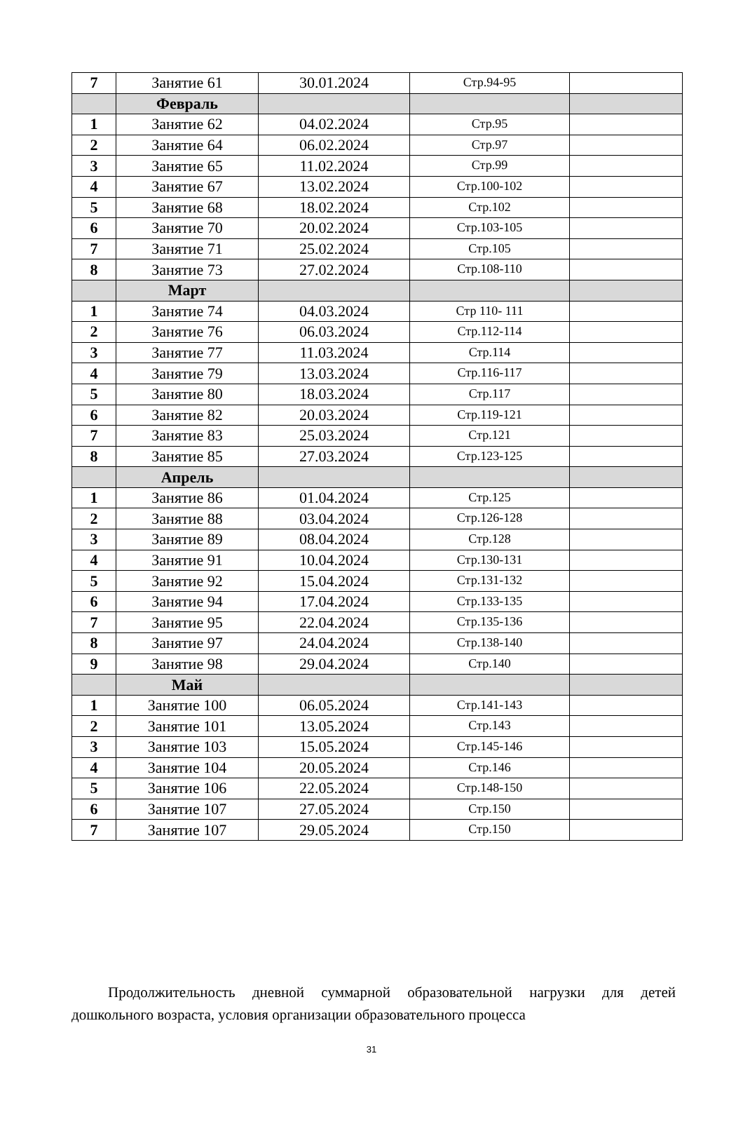| 7 | Занятие 61 | 30.01.2024 | Стр.94-95 | |
| | Февраль | | | |
| 1 | Занятие 62 | 04.02.2024 | Стр.95 | |
| 2 | Занятие 64 | 06.02.2024 | Стр.97 | |
| 3 | Занятие 65 | 11.02.2024 | Стр.99 | |
| 4 | Занятие 67 | 13.02.2024 | Стр.100-102 | |
| 5 | Занятие 68 | 18.02.2024 | Стр.102 | |
| 6 | Занятие 70 | 20.02.2024 | Стр.103-105 | |
| 7 | Занятие 71 | 25.02.2024 | Стр.105 | |
| 8 | Занятие 73 | 27.02.2024 | Стр.108-110 | |
| | Март | | | |
| 1 | Занятие 74 | 04.03.2024 | Стр 110- 111 | |
| 2 | Занятие 76 | 06.03.2024 | Стр.112-114 | |
| 3 | Занятие 77 | 11.03.2024 | Стр.114 | |
| 4 | Занятие 79 | 13.03.2024 | Стр.116-117 | |
| 5 | Занятие 80 | 18.03.2024 | Стр.117 | |
| 6 | Занятие 82 | 20.03.2024 | Стр.119-121 | |
| 7 | Занятие 83 | 25.03.2024 | Стр.121 | |
| 8 | Занятие 85 | 27.03.2024 | Стр.123-125 | |
| | Апрель | | | |
| 1 | Занятие 86 | 01.04.2024 | Стр.125 | |
| 2 | Занятие 88 | 03.04.2024 | Стр.126-128 | |
| 3 | Занятие 89 | 08.04.2024 | Стр.128 | |
| 4 | Занятие 91 | 10.04.2024 | Стр.130-131 | |
| 5 | Занятие 92 | 15.04.2024 | Стр.131-132 | |
| 6 | Занятие 94 | 17.04.2024 | Стр.133-135 | |
| 7 | Занятие 95 | 22.04.2024 | Стр.135-136 | |
| 8 | Занятие 97 | 24.04.2024 | Стр.138-140 | |
| 9 | Занятие 98 | 29.04.2024 | Стр.140 | |
| | Май | | | |
| 1 | Занятие 100 | 06.05.2024 | Стр.141-143 | |
| 2 | Занятие 101 | 13.05.2024 | Стр.143 | |
| 3 | Занятие 103 | 15.05.2024 | Стр.145-146 | |
| 4 | Занятие 104 | 20.05.2024 | Стр.146 | |
| 5 | Занятие 106 | 22.05.2024 | Стр.148-150 | |
| 6 | Занятие 107 | 27.05.2024 | Стр.150 | |
| 7 | Занятие 107 | 29.05.2024 | Стр.150 | |
Продолжительность дневной суммарной образовательной нагрузки для детей дошкольного возраста, условия организации образовательного процесса
31